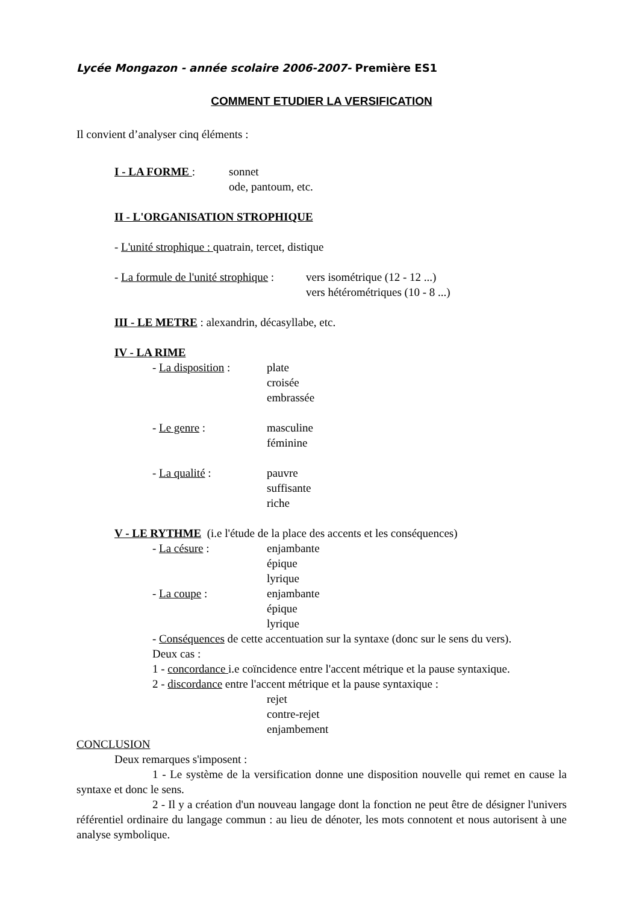Lycée Mongazon - année scolaire 2006-2007- Première ES1
COMMENT ETUDIER LA VERSIFICATION
Il convient d’analyser cinq éléments :
I - LA FORME : sonnet
ode, pantoum, etc.
II - L'ORGANISATION STROPHIQUE
- L'unité strophique : quatrain, tercet, distique
- La formule de l'unité strophique :
vers isométrique (12 - 12 ...)
vers hétérométriques (10 - 8 ...)
III - LE METRE : alexandrin, décasyllabe, etc.
IV - LA RIME
- La disposition :
plate
croisée
embrassée
- Le genre : masculine
féminine
- La qualité : pauvre
suffisante
riche
V - LE RYTHME (i.e l'étude de la place des accents et les conséquences)
- La césure : enjambante
épique
lyrique
- La coupe : enjambante
épique
lyrique
- Conséquences de cette accentuation sur la syntaxe (donc sur le sens du vers).
Deux cas :
1 - concordance i.e coïncidence entre l'accent métrique et la pause syntaxique.
2 - discordance entre l'accent métrique et la pause syntaxique :
rejet
contre-rejet
enjambement
CONCLUSION
Deux remarques s'imposent :
1 - Le système de la versification donne une disposition nouvelle qui remet en cause la syntaxe et donc le sens.
2 - Il y a création d'un nouveau langage dont la fonction ne peut être de désigner l'univers référentiel ordinaire du langage commun : au lieu de dénoter, les mots connotent et nous autorisent à une analyse symbolique.